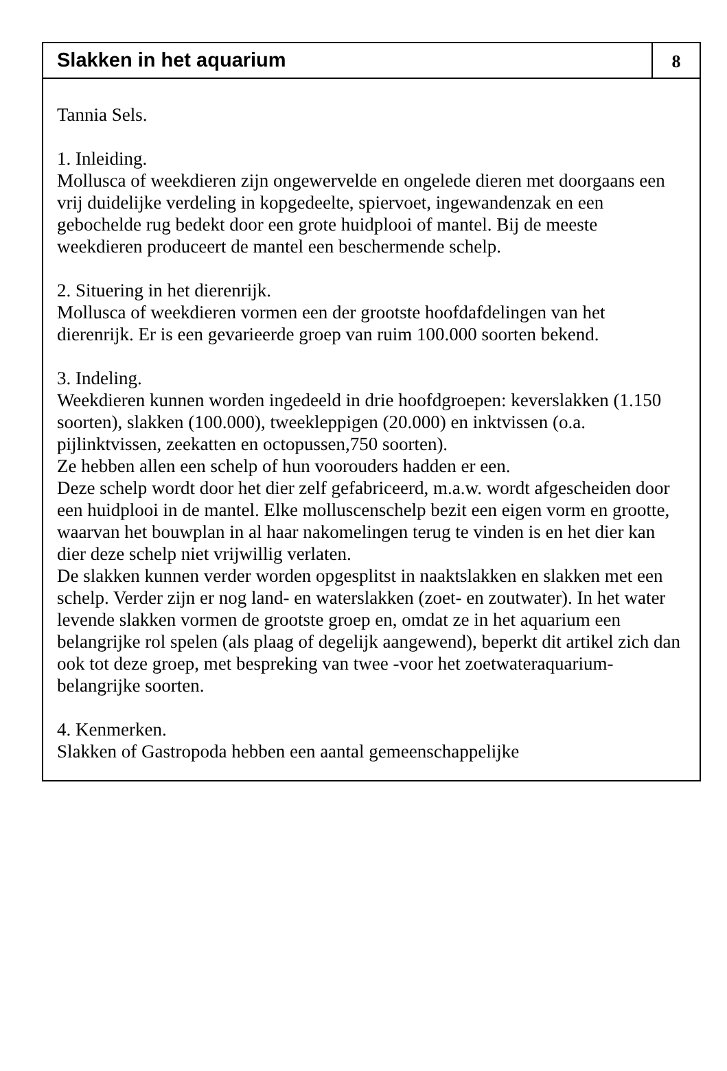Slakken in het aquarium
8
Tannia Sels.
1. Inleiding.
Mollusca of weekdieren zijn ongewervelde en ongelede dieren met doorgaans een vrij duidelijke verdeling in kopgedeelte, spiervoet, ingewandenzak en een gebochelde rug bedekt door een grote huidplooi of mantel. Bij de meeste weekdieren produceert de mantel een beschermende schelp.
2. Situering in het dierenrijk.
Mollusca of weekdieren vormen een der grootste hoofdafdelingen van het dierenrijk. Er is een gevarieerde groep van ruim 100.000 soorten bekend.
3. Indeling.
Weekdieren kunnen worden ingedeeld in drie hoofdgroepen: keverslakken (1.150 soorten), slakken (100.000), tweekleppigen (20.000) en inktvissen (o.a. pijlinktvissen, zeekatten en octopussen,750 soorten).
Ze hebben allen een schelp of hun voorouders hadden er een.
Deze schelp wordt door het dier zelf gefabriceerd, m.a.w. wordt afgescheiden door een huidplooi in de mantel. Elke molluscenschelp bezit een eigen vorm en grootte, waarvan het bouwplan in al haar nakomelingen terug te vinden is en het dier kan dier deze schelp niet vrijwillig verlaten.
De slakken kunnen verder worden opgesplitst in naaktslakken en slakken met een schelp. Verder zijn er nog land- en waterslakken (zoet- en zoutwater). In het water levende slakken vormen de grootste groep en, omdat ze in het aquarium een belangrijke rol spelen (als plaag of degelijk aangewend), beperkt dit artikel zich dan ook tot deze groep, met bespreking van twee -voor het zoetwateraquarium- belangrijke soorten.
4. Kenmerken.
Slakken of Gastropoda hebben een aantal gemeenschappelijke